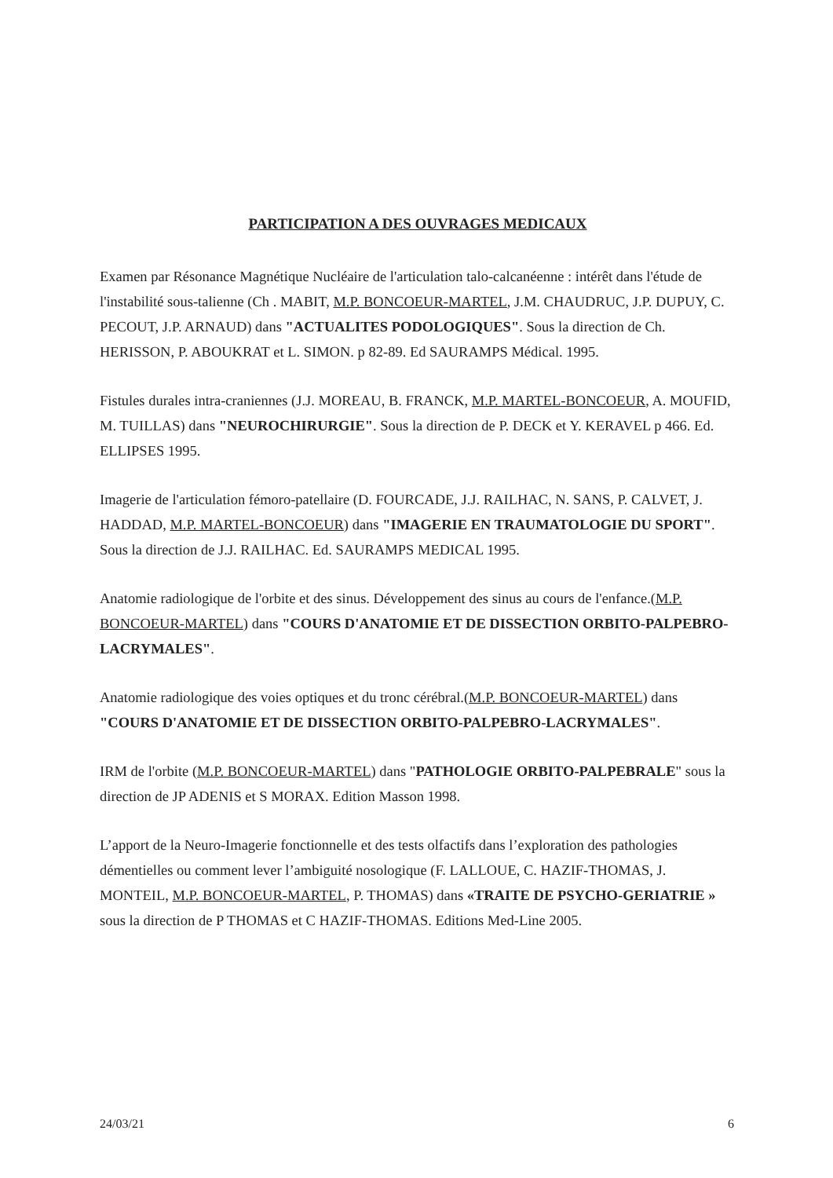PARTICIPATION A DES OUVRAGES MEDICAUX
Examen par Résonance Magnétique Nucléaire de l'articulation talo-calcanéenne : intérêt dans l'étude de l'instabilité sous-talienne (Ch . MABIT, M.P. BONCOEUR-MARTEL, J.M. CHAUDRUC, J.P. DUPUY, C. PECOUT, J.P. ARNAUD) dans "ACTUALITES PODOLOGIQUES". Sous la direction de Ch. HERISSON, P. ABOUKRAT et L. SIMON. p 82-89. Ed SAURAMPS Médical. 1995.
Fistules durales intra-craniennes (J.J. MOREAU, B. FRANCK, M.P. MARTEL-BONCOEUR, A. MOUFID, M. TUILLAS) dans "NEUROCHIRURGIE". Sous la direction de P. DECK et Y. KERAVEL p 466. Ed. ELLIPSES 1995.
Imagerie de l'articulation fémoro-patellaire (D. FOURCADE, J.J. RAILHAC, N. SANS, P. CALVET, J. HADDAD, M.P. MARTEL-BONCOEUR) dans "IMAGERIE EN TRAUMATOLOGIE DU SPORT". Sous la direction de J.J. RAILHAC. Ed. SAURAMPS MEDICAL 1995.
Anatomie radiologique de l'orbite et des sinus. Développement des sinus au cours de l'enfance.(M.P. BONCOEUR-MARTEL) dans "COURS D'ANATOMIE ET DE DISSECTION ORBITO-PALPEBRO-LACRYMALES".
Anatomie radiologique des voies optiques et du tronc cérébral.(M.P. BONCOEUR-MARTEL) dans "COURS D'ANATOMIE ET DE DISSECTION ORBITO-PALPEBRO-LACRYMALES".
IRM de l'orbite (M.P. BONCOEUR-MARTEL) dans "PATHOLOGIE ORBITO-PALPEBRALE" sous la direction de JP ADENIS et S MORAX. Edition Masson 1998.
L’apport de la Neuro-Imagerie fonctionnelle et des tests olfactifs dans l’exploration des pathologies démentielles ou comment lever l’ambiguité nosologique (F. LALLOUE, C. HAZIF-THOMAS, J. MONTEIL, M.P. BONCOEUR-MARTEL, P. THOMAS) dans «TRAITE DE PSYCHO-GERIATRIE » sous la direction de P THOMAS et C HAZIF-THOMAS. Editions Med-Line 2005.
24/03/21 6